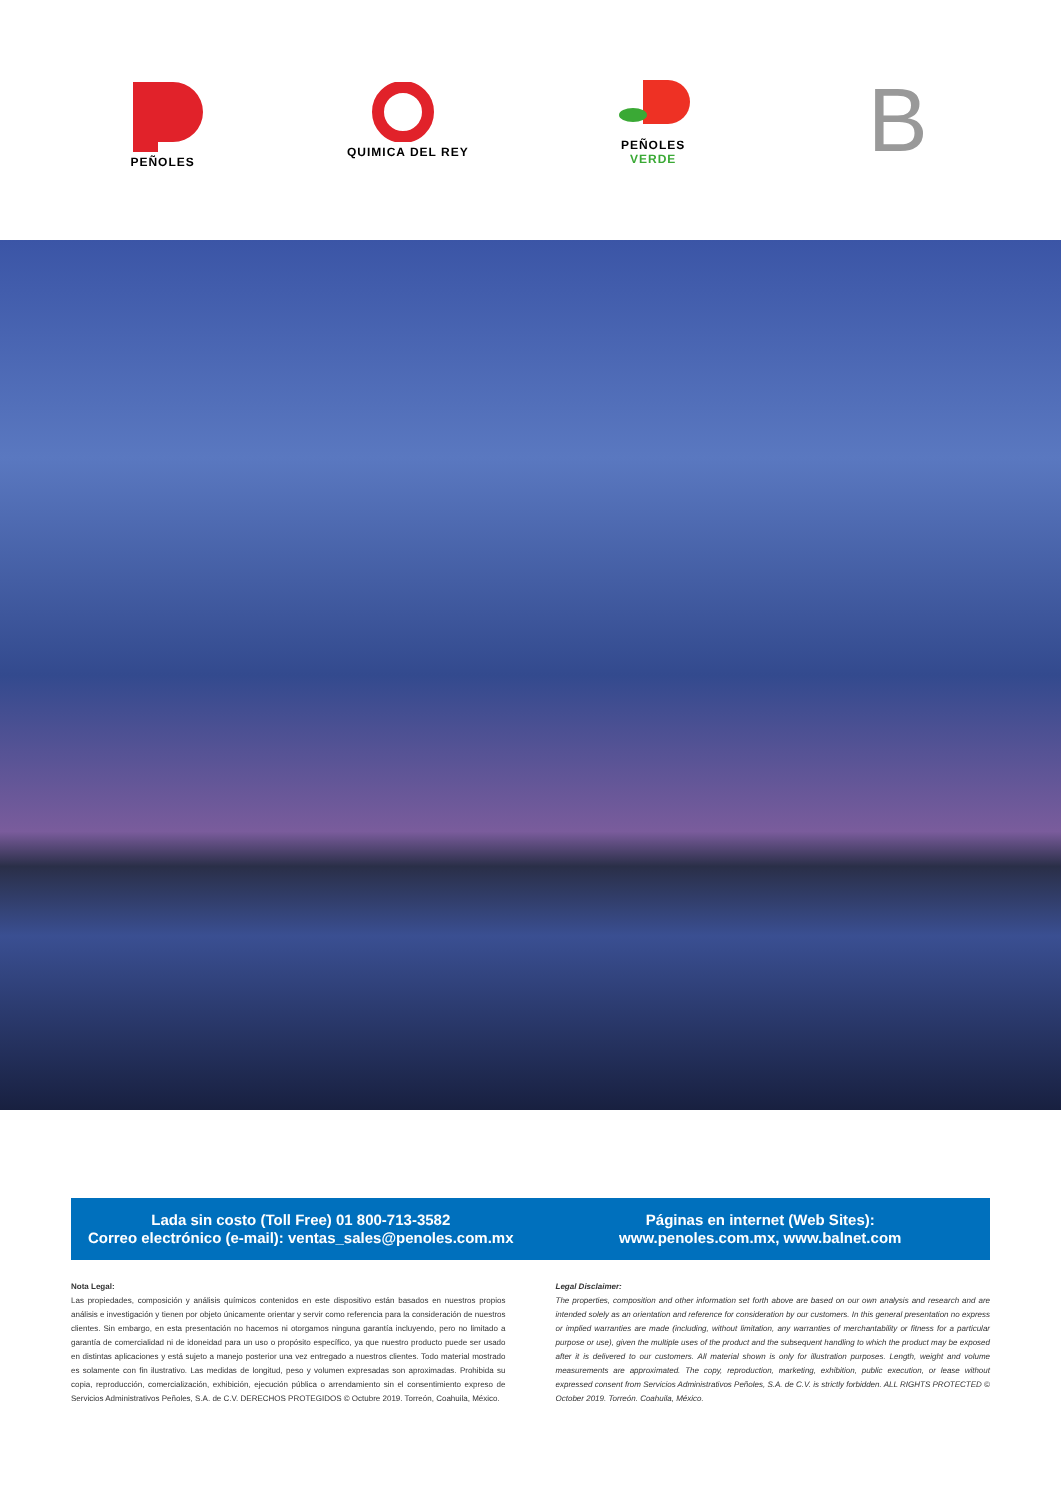PEÑOLES
QUIMICA DEL REY
PEÑOLES
VERDE
B
Lada sin costo (Toll Free) 01 800-713-3582
Correo electrónico (e-mail): ventas_sales@penoles.com.mx
Páginas en internet (Web Sites):
www.penoles.com.mx, www.balnet.com
Nota Legal:
Las propiedades, composición y análisis químicos contenidos en este dispositivo están basados en nuestros propios análisis e investigación y tienen por objeto únicamente orientar y servir como referencia para la consideración de nuestros clientes. Sin embargo, en esta presentación no hacemos ni otorgamos ninguna garantía incluyendo, pero no limitado a garantía de comercialidad ni de idoneidad para un uso o propósito específico, ya que nuestro producto puede ser usado en distintas aplicaciones y está sujeto a manejo posterior una vez entregado a nuestros clientes. Todo material mostrado es solamente con fin ilustrativo. Las medidas de longitud, peso y volumen expresadas son aproximadas. Prohibida su copia, reproducción, comercialización, exhibición, ejecución pública o arrendamiento sin el consentimiento expreso de Servicios Administrativos Peñoles, S.A. de C.V. DERECHOS PROTEGIDOS © Octubre 2019. Torreón, Coahuila, México.
Legal Disclaimer:
The properties, composition and other information set forth above are based on our own analysis and research and are intended solely as an orientation and reference for consideration by our customers. In this general presentation no express or implied warranties are made (including, without limitation, any warranties of merchantability or fitness for a particular purpose or use), given the multiple uses of the product and the subsequent handling to which the product may be exposed after it is delivered to our customers. All material shown is only for illustration purposes. Length, weight and volume measurements are approximated. The copy, reproduction, marketing, exhibition, public execution, or lease without expressed consent from Servicios Administrativos Peñoles, S.A. de C.V. is strictly forbidden. ALL RIGHTS PROTECTED © October 2019. Torreón. Coahuila, México.